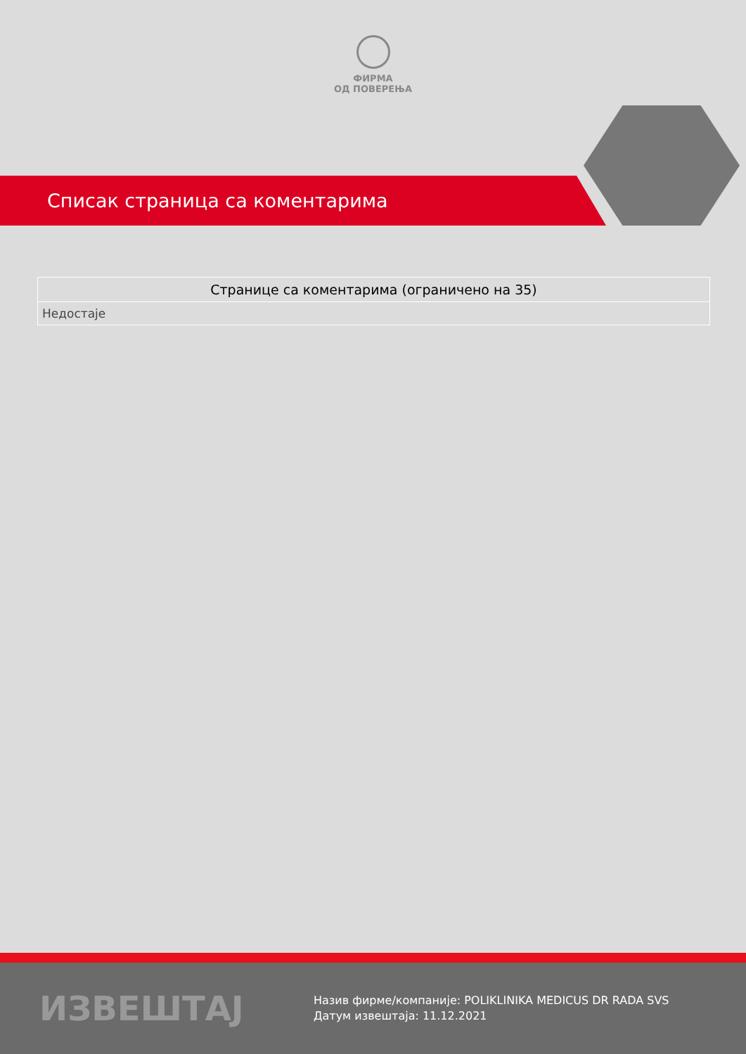ФИРМА
ОД ПОВЕРЕЊА
Списак страница са коментарима
| Странице са коментарима (ограничено на 35) |
| --- |
| Недостаје |
ИЗВЕШТАЈ
Назив фирме/компаније: POLIKLINIKA MEDICUS DR RADA SVS
Датум извештаја: 11.12.2021